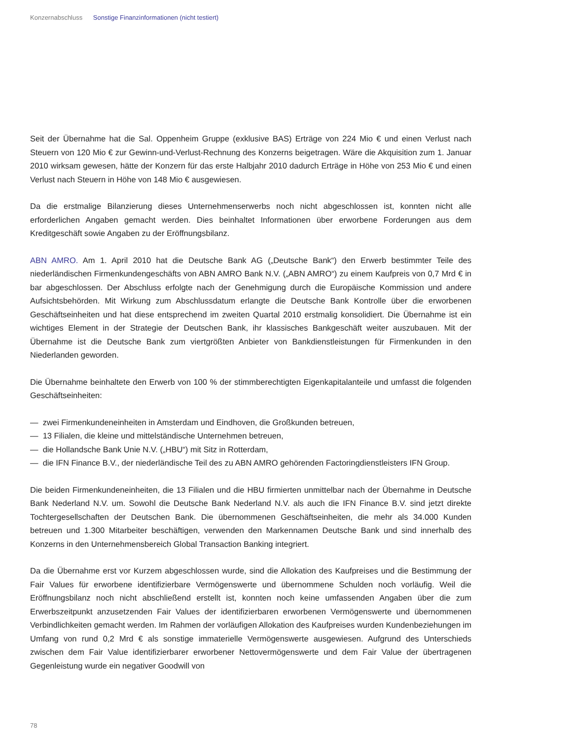Konzernabschluss Sonstige Finanzinformationen (nicht testiert)
Seit der Übernahme hat die Sal. Oppenheim Gruppe (exklusive BAS) Erträge von 224 Mio € und einen Verlust nach Steuern von 120 Mio € zur Gewinn-und-Verlust-Rechnung des Konzerns beigetragen. Wäre die Akquisition zum 1. Januar 2010 wirksam gewesen, hätte der Konzern für das erste Halbjahr 2010 dadurch Erträge in Höhe von 253 Mio € und einen Verlust nach Steuern in Höhe von 148 Mio € ausgewiesen.
Da die erstmalige Bilanzierung dieses Unternehmenserwerbs noch nicht abgeschlossen ist, konnten nicht alle erforderlichen Angaben gemacht werden. Dies beinhaltet Informationen über erworbene Forderungen aus dem Kreditgeschäft sowie Angaben zu der Eröffnungsbilanz.
ABN AMRO. Am 1. April 2010 hat die Deutsche Bank AG („Deutsche Bank“) den Erwerb bestimmter Teile des niederländischen Firmenkundengeschäfts von ABN AMRO Bank N.V. („ABN AMRO“) zu einem Kaufpreis von 0,7 Mrd € in bar abgeschlossen. Der Abschluss erfolgte nach der Genehmigung durch die Europäische Kommission und andere Aufsichtsbehörden. Mit Wirkung zum Abschlussdatum erlangte die Deutsche Bank Kontrolle über die erworbenen Geschäftseinheiten und hat diese entsprechend im zweiten Quartal 2010 erstmalig konsolidiert. Die Übernahme ist ein wichtiges Element in der Strategie der Deutschen Bank, ihr klassisches Bankgeschäft weiter auszubauen. Mit der Übernahme ist die Deutsche Bank zum viertgrößten Anbieter von Bankdienstleistungen für Firmenkunden in den Niederlanden geworden.
Die Übernahme beinhaltete den Erwerb von 100 % der stimmberechtigten Eigenkapitalanteile und umfasst die folgenden Geschäftseinheiten:
— zwei Firmenkundeneinheiten in Amsterdam und Eindhoven, die Großkunden betreuen,
— 13 Filialen, die kleine und mittelständische Unternehmen betreuen,
— die Hollandsche Bank Unie N.V. („HBU“) mit Sitz in Rotterdam,
— die IFN Finance B.V., der niederländische Teil des zu ABN AMRO gehörenden Factoringdienstleisters IFN Group.
Die beiden Firmenkundeneinheiten, die 13 Filialen und die HBU firmierten unmittelbar nach der Übernahme in Deutsche Bank Nederland N.V. um. Sowohl die Deutsche Bank Nederland N.V. als auch die IFN Finance B.V. sind jetzt direkte Tochtergesellschaften der Deutschen Bank. Die übernommenen Geschäftseinheiten, die mehr als 34.000 Kunden betreuen und 1.300 Mitarbeiter beschäftigen, verwenden den Markennamen Deutsche Bank und sind innerhalb des Konzerns in den Unternehmensbereich Global Transaction Banking integriert.
Da die Übernahme erst vor Kurzem abgeschlossen wurde, sind die Allokation des Kaufpreises und die Bestimmung der Fair Values für erworbene identifizierbare Vermögenswerte und übernommene Schulden noch vorläufig. Weil die Eröffnungsbilanz noch nicht abschließend erstellt ist, konnten noch keine umfassenden Angaben über die zum Erwerbszeitpunkt anzusetzenden Fair Values der identifizierbaren erworbenen Vermögenswerte und übernommenen Verbindlichkeiten gemacht werden. Im Rahmen der vorläufigen Allokation des Kaufpreises wurden Kundenbeziehungen im Umfang von rund 0,2 Mrd € als sonstige immaterielle Vermögenswerte ausgewiesen. Aufgrund des Unterschieds zwischen dem Fair Value identifizierbarer erworbener Nettovermögenswerte und dem Fair Value der übertragenen Gegenleistung wurde ein negativer Goodwill von
78